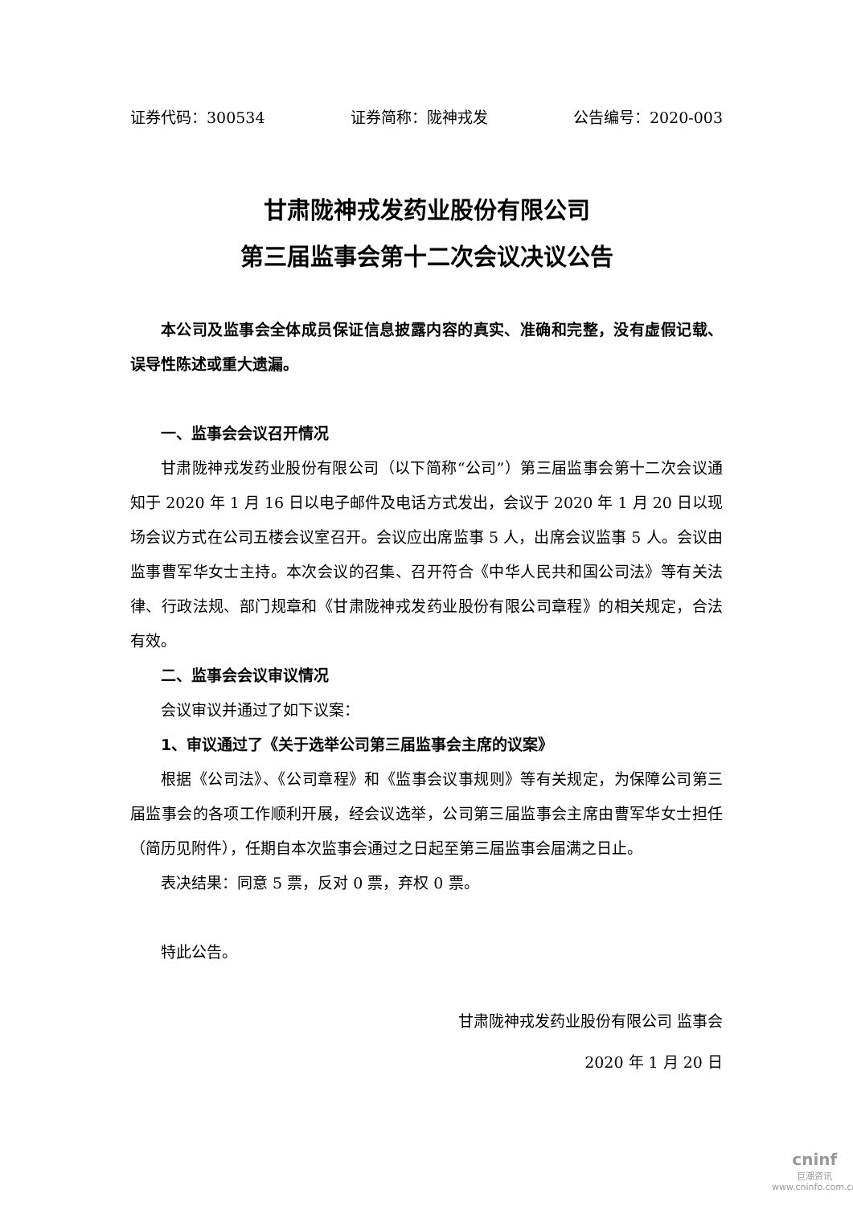证券代码：300534 证券简称：陇神戎发 公告编号：2020-003
甘肃陇神戎发药业股份有限公司
第三届监事会第十二次会议决议公告
本公司及监事会全体成员保证信息披露内容的真实、准确和完整，没有虚假记载、误导性陈述或重大遗漏。
一、监事会会议召开情况
甘肃陇神戎发药业股份有限公司（以下简称“公司”）第三届监事会第十二次会议通知于 2020 年 1 月 16 日以电子邮件及电话方式发出，会议于 2020 年 1 月 20 日以现场会议方式在公司五楼会议室召开。会议应出席监事 5 人，出席会议监事 5 人。会议由监事曹军华女士主持。本次会议的召集、召开符合《中华人民共和国公司法》等有关法律、行政法规、部门规章和《甘肃陇神戎发药业股份有限公司章程》的相关规定，合法有效。
二、监事会会议审议情况
会议审议并通过了如下议案：
1、审议通过了《关于选举公司第三届监事会主席的议案》
根据《公司法》、《公司章程》和《监事会议事规则》等有关规定，为保障公司第三届监事会的各项工作顺利开展，经会议选举，公司第三届监事会主席由曹军华女士担任（简历见附件），任期自本次监事会通过之日起至第三届监事会届满之日止。
表决结果：同意 5 票，反对 0 票，弃权 0 票。
特此公告。
甘肃陇神戎发药业股份有限公司 监事会
2020 年 1 月 20 日
cninf
巨潮资讯
www.cninfo.com.cn